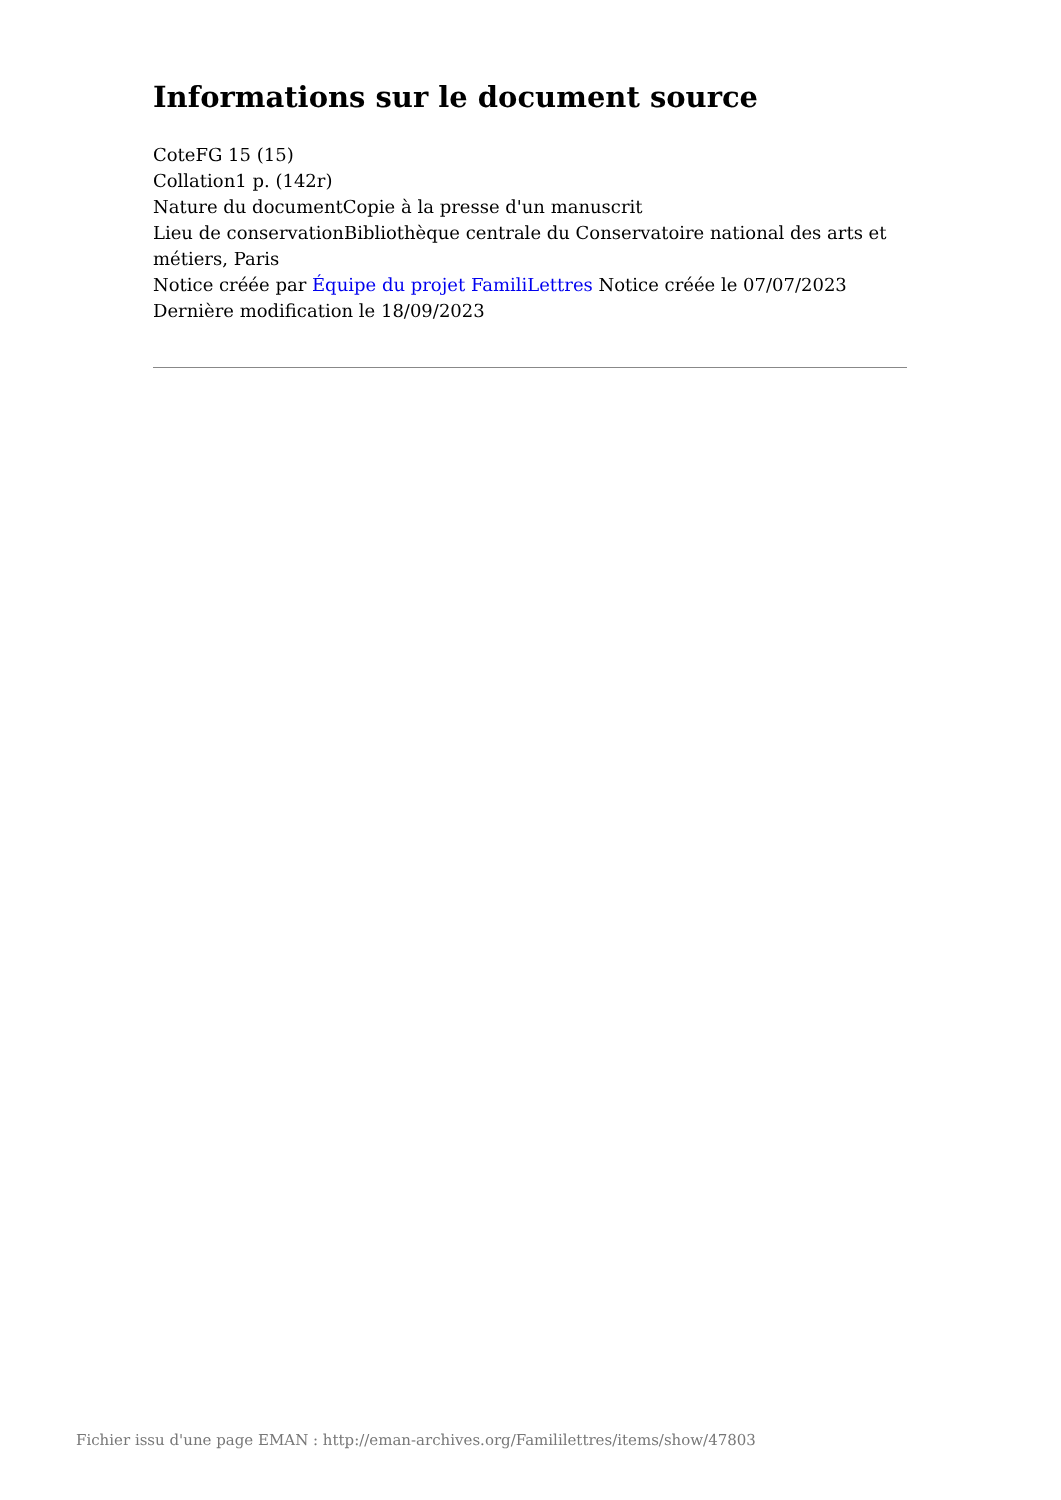Informations sur le document source
CoteFG 15 (15)
Collation1 p. (142r)
Nature du documentCopie à la presse d'un manuscrit
Lieu de conservationBibliothèque centrale du Conservatoire national des arts et métiers, Paris
Notice créée par Équipe du projet FamiliLettres Notice créée le 07/07/2023
Dernière modification le 18/09/2023
Fichier issu d'une page EMAN : http://eman-archives.org/Famililettres/items/show/47803